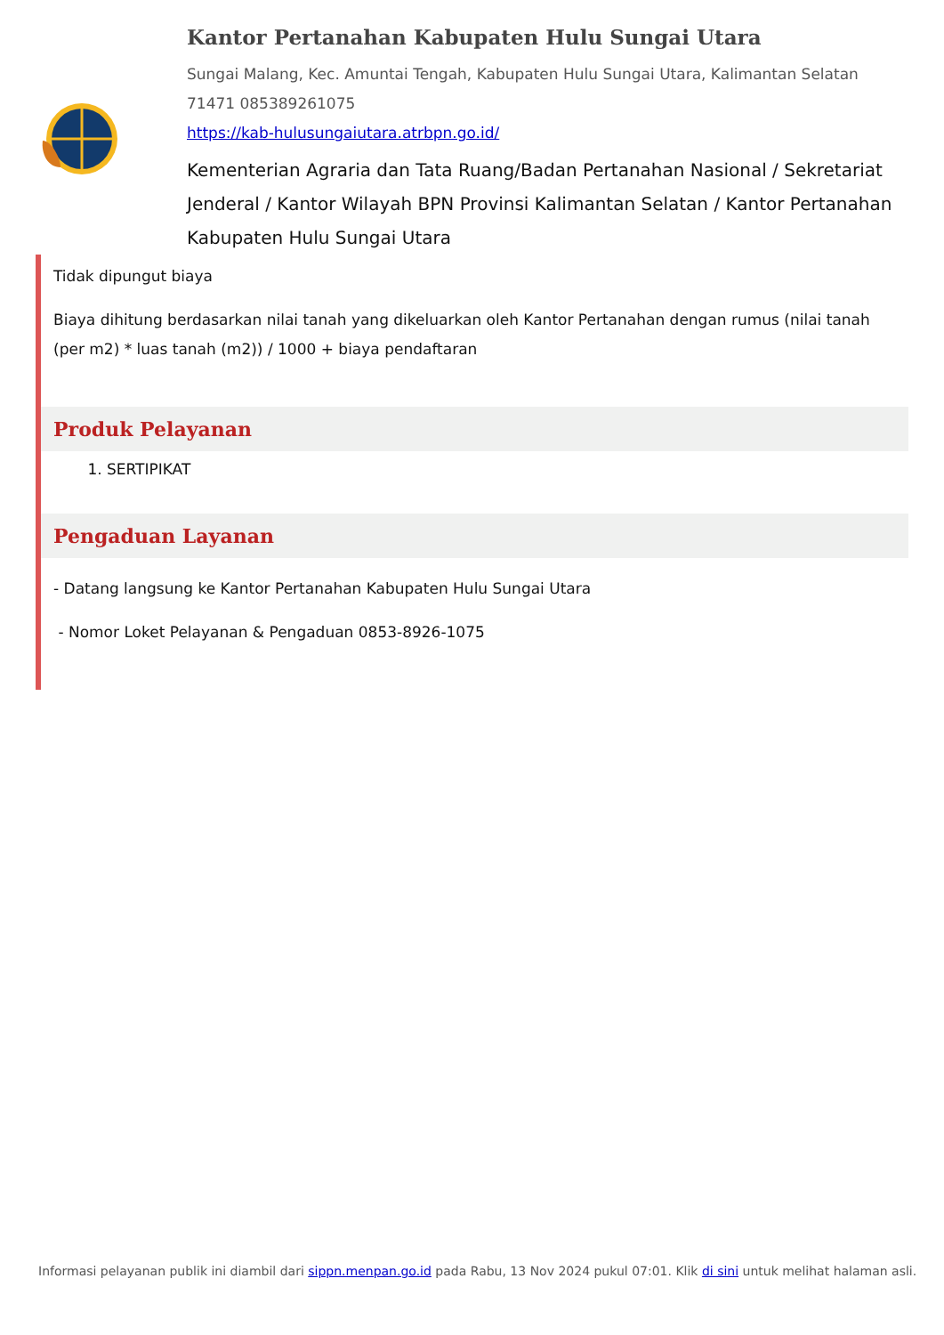Kantor Pertanahan Kabupaten Hulu Sungai Utara
Sungai Malang, Kec. Amuntai Tengah, Kabupaten Hulu Sungai Utara, Kalimantan Selatan 71471 085389261075
https://kab-hulusungaiutara.atrbpn.go.id/
Kementerian Agraria dan Tata Ruang/Badan Pertanahan Nasional / Sekretariat Jenderal / Kantor Wilayah BPN Provinsi Kalimantan Selatan / Kantor Pertanahan Kabupaten Hulu Sungai Utara
Tidak dipungut biaya
Biaya dihitung berdasarkan nilai tanah yang dikeluarkan oleh Kantor Pertanahan dengan rumus (nilai tanah (per m2) * luas tanah (m2)) / 1000 + biaya pendaftaran
Produk Pelayanan
1. SERTIPIKAT
Pengaduan Layanan
- Datang langsung ke Kantor Pertanahan Kabupaten Hulu Sungai Utara
- Nomor Loket Pelayanan & Pengaduan 0853-8926-1075
Informasi pelayanan publik ini diambil dari sippn.menpan.go.id pada Rabu, 13 Nov 2024 pukul 07:01. Klik di sini untuk melihat halaman asli.